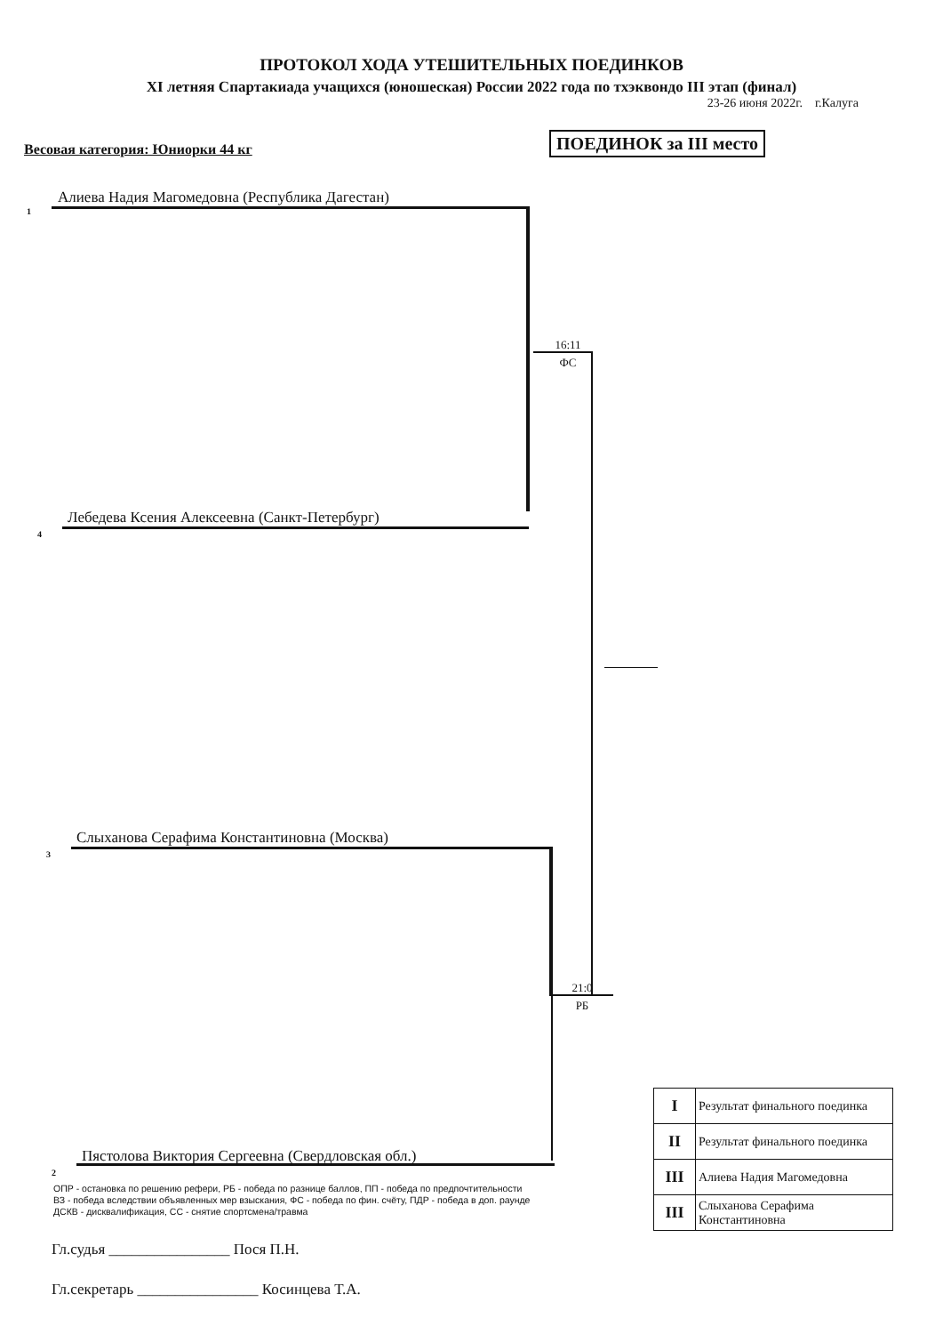ПРОТОКОЛ ХОДА УТЕШИТЕЛЬНЫХ ПОЕДИНКОВ
XI летняя Спартакиада учащихся (юношеская) России 2022 года по тхэквондо III этап (финал)
23-26 июня 2022г. г.Калуга
Весовая категория: Юниорки 44 кг ПОЕДИНОК за III место
1
Алиева Надия Магомедовна (Республика Дагестан)
16:11
ФС
4
Лебедева Ксения Алексеевна (Санкт-Петербург)
3
Слыханова Серафима Константиновна (Москва)
21:0
РБ
2
Пястолова Виктория Сергеевна (Свердловская обл.)
| I | Результат финального поединка |
| II | Результат финального поединка |
| III | Алиева Надия Магомедовна |
| III | Слыханова Серафима Константиновна |
ОПР - остановка по решению рефери, РБ - победа по разнице баллов, ПП - победа по предпочтительности
ВЗ - победа вследствии объявленных мер взыскания, ФС - победа по фин. счёту, ПДР - победа в доп. раунде
ДСКВ - дисквалификация, СС - снятие спортсмена/травма
Гл.судья ________________ Пося П.Н.
Гл.секретарь ________________ Косинцева Т.А.